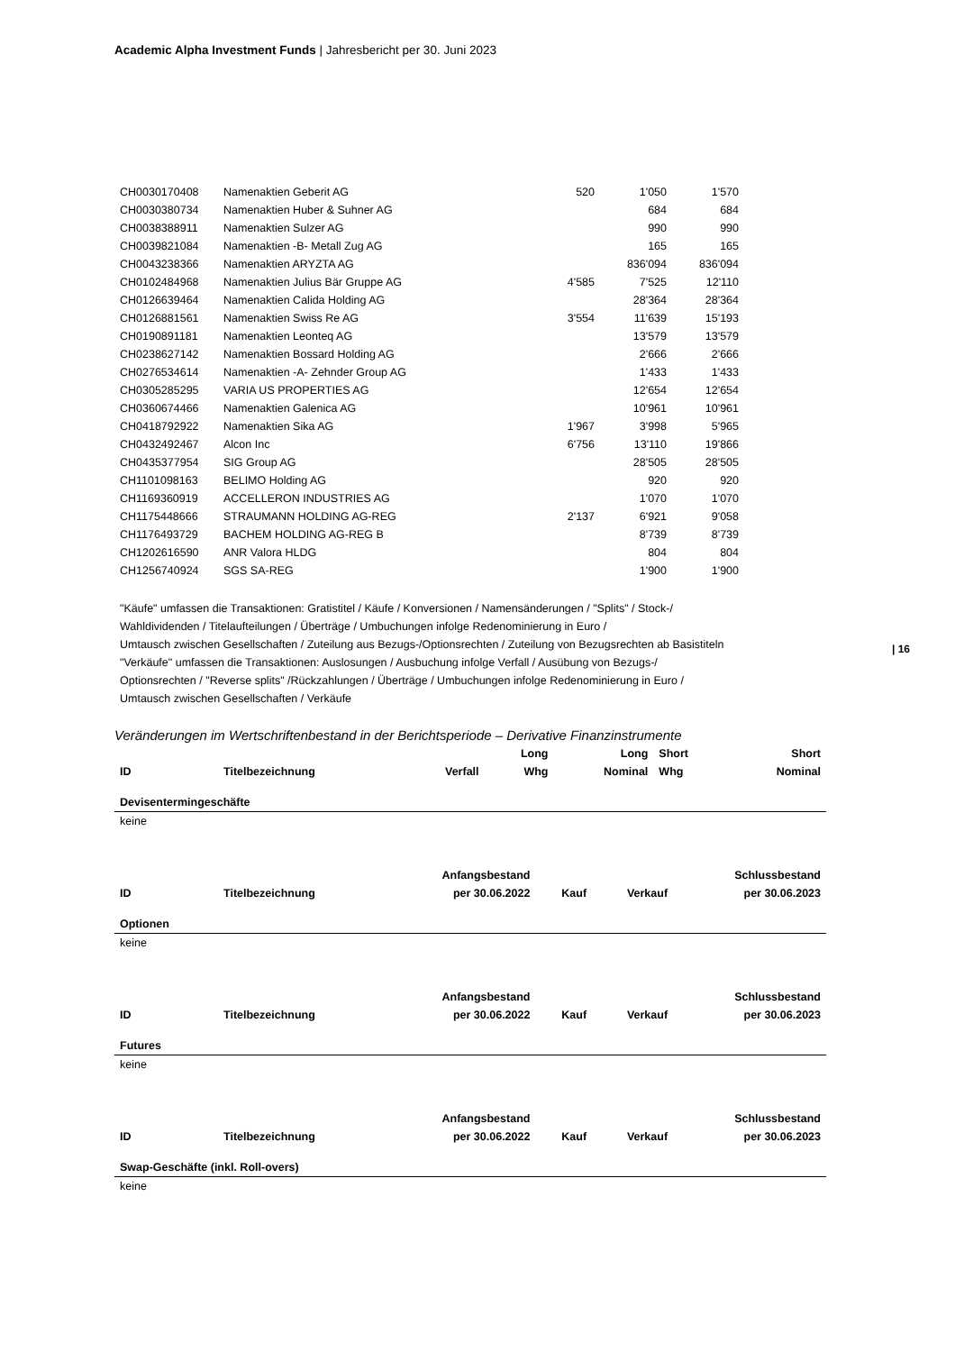Academic Alpha Investment Funds | Jahresbericht per 30. Juni 2023
| 16
| CH0030170408 | Namenaktien Geberit AG | 520 | 1'050 | 1'570 |
| CH0030380734 | Namenaktien Huber & Suhner AG | | 684 | 684 |
| CH0038388911 | Namenaktien Sulzer AG | | 990 | 990 |
| CH0039821084 | Namenaktien -B- Metall Zug AG | | 165 | 165 |
| CH0043238366 | Namenaktien ARYZTA AG | | 836'094 | 836'094 |
| CH0102484968 | Namenaktien Julius Bär Gruppe AG | 4'585 | 7'525 | 12'110 |
| CH0126639464 | Namenaktien Calida Holding AG | | 28'364 | 28'364 |
| CH0126881561 | Namenaktien Swiss Re AG | 3'554 | 11'639 | 15'193 |
| CH0190891181 | Namenaktien Leonteq AG | | 13'579 | 13'579 |
| CH0238627142 | Namenaktien Bossard Holding AG | | 2'666 | 2'666 |
| CH0276534614 | Namenaktien -A- Zehnder Group AG | | 1'433 | 1'433 |
| CH0305285295 | VARIA US PROPERTIES AG | | 12'654 | 12'654 |
| CH0360674466 | Namenaktien Galenica AG | | 10'961 | 10'961 |
| CH0418792922 | Namenaktien Sika AG | 1'967 | 3'998 | 5'965 |
| CH0432492467 | Alcon Inc | 6'756 | 13'110 | 19'866 |
| CH0435377954 | SIG Group AG | | 28'505 | 28'505 |
| CH1101098163 | BELIMO Holding AG | | 920 | 920 |
| CH1169360919 | ACCELLERON INDUSTRIES AG | | 1'070 | 1'070 |
| CH1175448666 | STRAUMANN HOLDING AG-REG | 2'137 | 6'921 | 9'058 |
| CH1176493729 | BACHEM HOLDING AG-REG B | | 8'739 | 8'739 |
| CH1202616590 | ANR Valora HLDG | | 804 | 804 |
| CH1256740924 | SGS SA-REG | | 1'900 | 1'900 |
"Käufe" umfassen die Transaktionen: Gratistitel / Käufe / Konversionen / Namensänderungen / "Splits" / Stock-/
Wahldividenden / Titelaufteilungen / Überträge / Umbuchungen infolge Redenominierung in Euro /
Umtausch zwischen Gesellschaften / Zuteilung aus Bezugs-/Optionsrechten / Zuteilung von Bezugsrechten ab Basistiteln
"Verkäufe" umfassen die Transaktionen: Auslosungen / Ausbuchung infolge Verfall / Ausübung von Bezugs-/
Optionsrechten / "Reverse splits" /Rückzahlungen / Überträge / Umbuchungen infolge Redenominierung in Euro /
Umtausch zwischen Gesellschaften / Verkäufe
Veränderungen im Wertschriftenbestand in der Berichtsperiode – Derivative Finanzinstrumente
| | | | Long | Long | Short | Short |
| --- | --- | --- | --- | --- | --- | --- |
| ID | Titelbezeichnung | Verfall | Whg | Nominal | Whg | Nominal |
| Devisentermingeschäfte | | | | | | |
| keine | | | | | | |
| | | Anfangsbestand | | | Schlussbestand |
| --- | --- | --- | --- | --- | --- |
| ID | Titelbezeichnung | per 30.06.2022 | Kauf | Verkauf | per 30.06.2023 |
| Optionen | | | | | |
| keine | | | | | |
| | | Anfangsbestand | | | Schlussbestand |
| --- | --- | --- | --- | --- | --- |
| ID | Titelbezeichnung | per 30.06.2022 | Kauf | Verkauf | per 30.06.2023 |
| Futures | | | | | |
| keine | | | | | |
| | | Anfangsbestand | | | Schlussbestand |
| --- | --- | --- | --- | --- | --- |
| ID | Titelbezeichnung | per 30.06.2022 | Kauf | Verkauf | per 30.06.2023 |
| Swap-Geschäfte (inkl. Roll-overs) | | | | | |
| keine | | | | | |